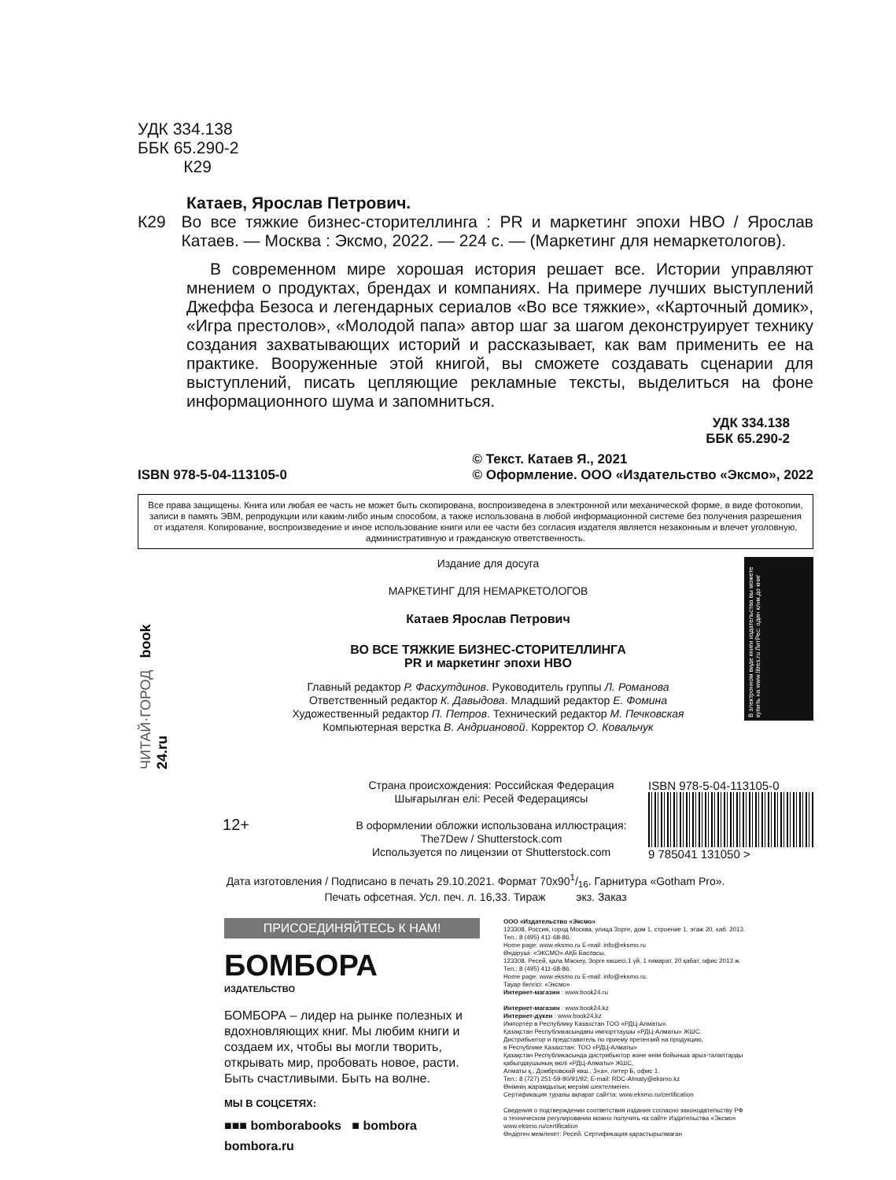УДК 334.138
ББК 65.290-2
К29
Катаев, Ярослав Петрович.
К29 Во все тяжкие бизнес-сторителлинга : PR и маркетинг эпохи HBO / Ярослав Катаев. — Москва : Эксмо, 2022. — 224 с. — (Маркетинг для немаркетологов).
В современном мире хорошая история решает все. Истории управляют мнением о продуктах, брендах и компаниях. На примере лучших выступлений Джеффа Безоса и легендарных сериалов «Во все тяжкие», «Карточный домик», «Игра престолов», «Молодой папа» автор шаг за шагом деконструирует технику создания захватывающих историй и рассказывает, как вам применить ее на практике. Вооруженные этой книгой, вы сможете создавать сценарии для выступлений, писать цепляющие рекламные тексты, выделиться на фоне информационного шума и запомниться.
УДК 334.138
ББК 65.290-2
ISBN 978-5-04-113105-0 © Текст. Катаев Я., 2021
© Оформление. ООО «Издательство «Эксмо», 2022
Все права защищены. Книга или любая ее часть не может быть скопирована, воспроизведена в электронной или механической форме, в виде фотокопии, записи в память ЭВМ, репродукции или каким-либо иным способом, а также использована в любой информационной системе без получения разрешения от издателя. Копирование, воспроизведение и иное использование книги или ее части без согласия издателя является незаконным и влечет уголовную, административную и гражданскую ответственность.
ЧИТАЙ·ГОРОД book 24.ru
Издание для досуга
МАРКЕТИНГ ДЛЯ НЕМАРКЕТОЛОГОВ
Катаев Ярослав Петрович
ВО ВСЕ ТЯЖКИЕ БИЗНЕС-СТОРИТЕЛЛИНГА
PR и маркетинг эпохи HBO
Главный редактор Р. Фасхутдинов. Руководитель группы Л. Романова
Ответственный редактор К. Давыдова. Младший редактор Е. Фомина
Художественный редактор П. Петров. Технический редактор М. Печковская
Компьютерная верстка В. Андриановой. Корректор О. Ковальчук
В электронном виде книги издательства вы можете купить на www.litres.ru ЛитРес: один клик до книг
12+
Страна происхождения: Российская Федерация
Шығарылған елі: Ресей Федерациясы
В оформлении обложки использована иллюстрация:
The7Dew / Shutterstock.com
Используется по лицензии от Shutterstock.com
ISBN 978-5-04-113105-0
9 785041 131050 >
Дата изготовления / Подписано в печать 29.10.2021. Формат 70x901/16. Гарнитура «Gotham Pro».
Печать офсетная. Усл. печ. л. 16,33. Тираж экз. Заказ
ПРИСОЕДИНЯЙТЕСЬ К НАМ!
БОМБОРА
ИЗДАТЕЛЬСТВО
БОМБОРА – лидер на рынке полезных и вдохновляющих книг. Мы любим книги и создаем их, чтобы вы могли творить, открывать мир, пробовать новое, расти. Быть счастливыми. Быть на волне.
МЫ В СОЦСЕТЯХ:
■■■ bomborabooks ■ bombora
bombora.ru
ООО «Издательство «Эксмо»
123308, Россия, город Москва, улица Зорге, дом 1, строение 1, этаж 20, каб. 2013.
Тел.: 8 (495) 411-68-86.
Home page: www.eksmo.ru E-mail: info@eksmo.ru
Өндіруші: «ЭКСМО» АҚБ Баспасы,
123308, Ресей, қала Мәскеу, Зорге көшесі,1 үй, 1 ғимарат, 20 қабат, офис 2013 ж.
Тел.: 8 (495) 411-68-86.
Home page: www.eksmo.ru E-mail: info@eksmo.ru.
Тауар белгісі: «Эксмо»
Интернет-магазин : www.book24.ru
Интернет-магазин : www.book24.kz
Интернет-дүкен : www.book24.kz
Импортёр в Республику Казахстан ТОО «РДЦ-Алматы».
Қазақстан Республикасындағы импорттаушы «РДЦ-Алматы» ЖШС.
Дистрибьютор и представитель по приему претензий на продукцию,
в Республике Казахстан: ТОО «РДЦ-Алматы»
Қазақстан Республикасында дистрибьютор және өнім бойынша арыз-талаптарды
қабылдаушының өкілі «РДЦ-Алматы» ЖШС,
Алматы қ., Домбровский көш., 3«а», литер Б, офис 1.
Тел.: 8 (727) 251-59-90/91/92; E-mail: RDC-Almaty@eksmo.kz
Өнімнің жарамдылық мерзімі шектелмеген.
Сертификация туралы ақпарат сайтта: www.eksmo.ru/certification
Сведения о подтверждении соответствия издания согласно законодательству РФ
о техническом регулировании можно получить на сайте Издательства «Эксмо»
www.eksmo.ru/certification
Өндірген мемлекет: Ресей. Сертификация қарастырылмаған